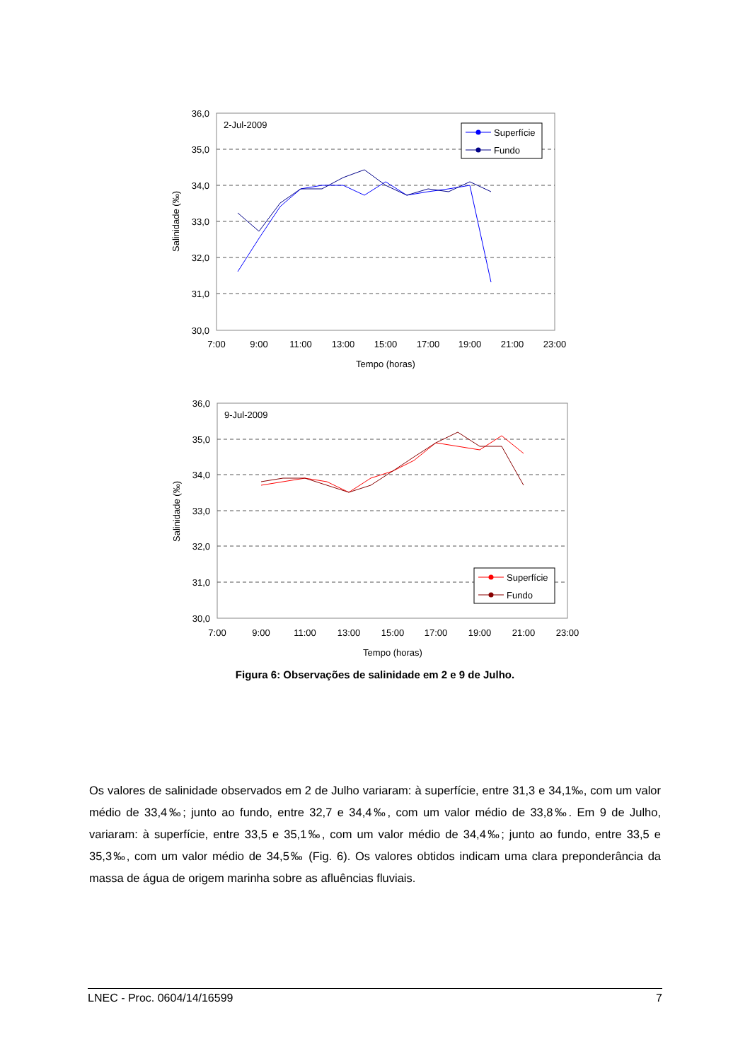36,0
35,0
34,0
33,0
32,0
31,0
30,0
7:00
9:00
11:00
13:00
15:00
17:00
19:00
21:00
23:00
Tempo (horas)
Salinidade (‰)
2-Jul-2009
Superfície
Fundo
36,0
35,0
34,0
33,0
32,0
31,0
30,0
7:00
9:00
11:00
13:00
15:00
17:00
19:00
21:00
23:00
Tempo (horas)
Salinidade (‰)
9-Jul-2009
Superfície
Fundo
Figura 6: Observações de salinidade em 2 e 9 de Julho.
Os valores de salinidade observados em 2 de Julho variaram: à superfície, entre 31,3 e 34,1‰, com um valor médio de 33,4‰; junto ao fundo, entre 32,7 e 34,4‰, com um valor médio de 33,8‰. Em 9 de Julho, variaram: à superfície, entre 33,5 e 35,1‰, com um valor médio de 34,4‰; junto ao fundo, entre 33,5 e 35,3‰, com um valor médio de 34,5‰ (Fig. 6). Os valores obtidos indicam uma clara preponderância da massa de água de origem marinha sobre as afluências fluviais.
LNEC - Proc. 0604/14/16599 7